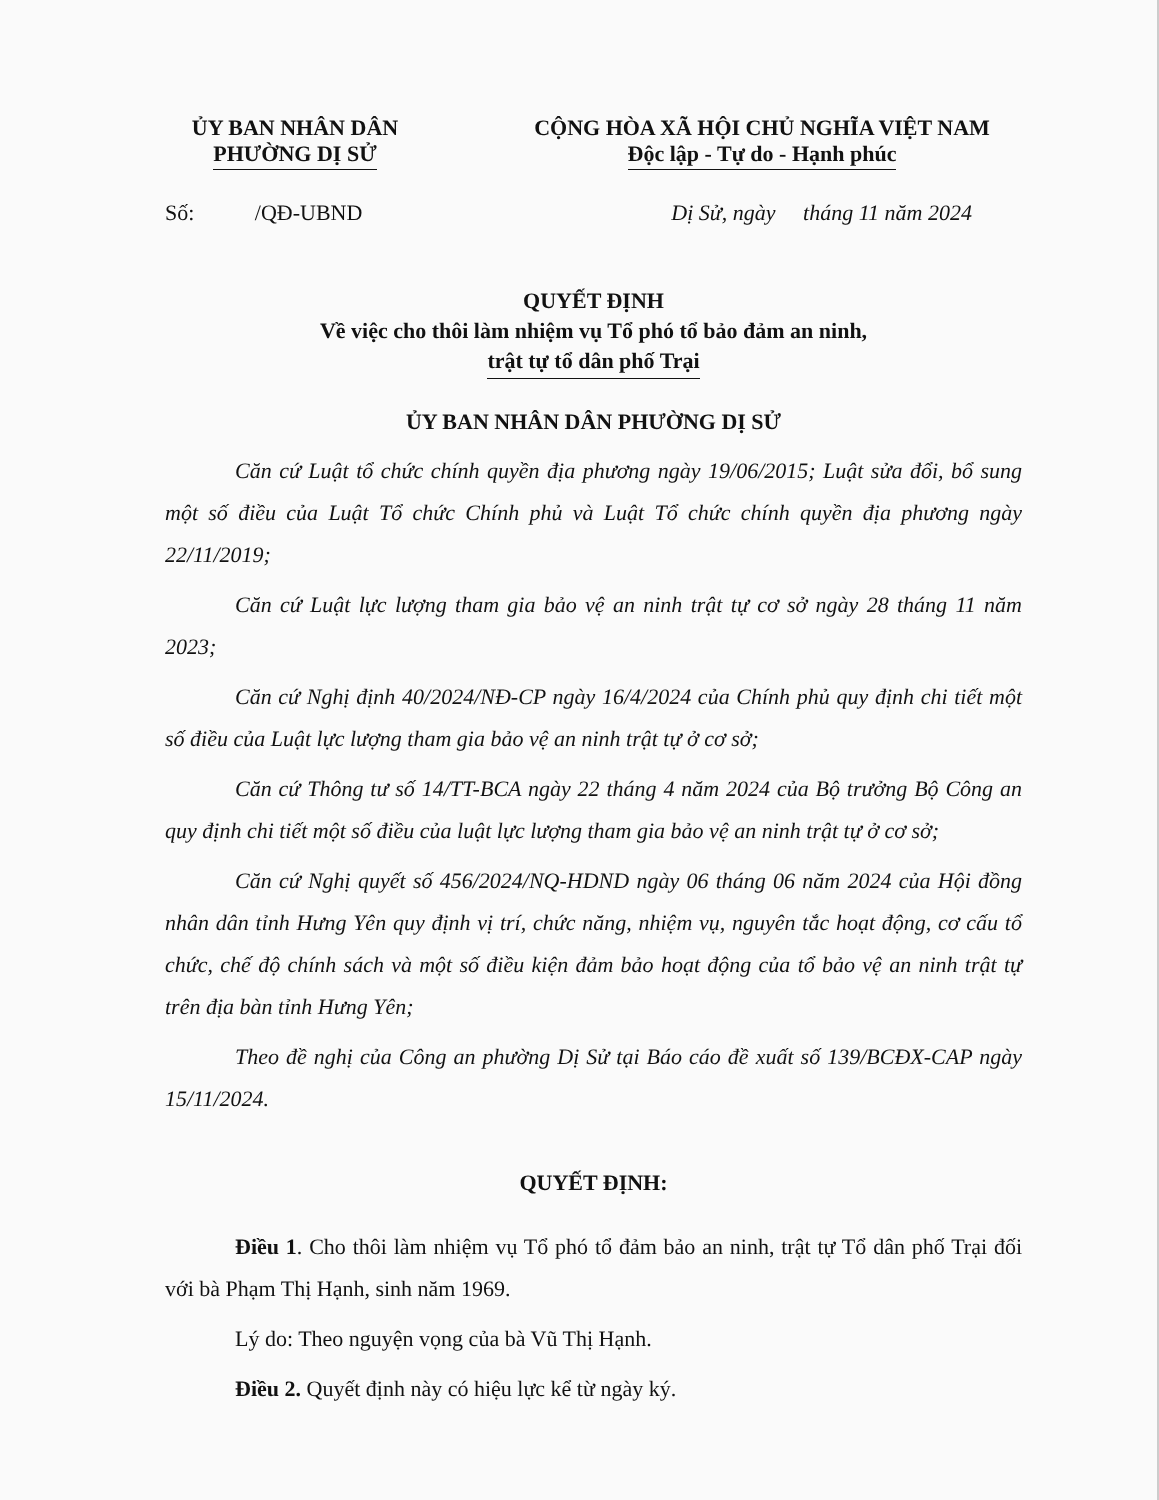ỦY BAN NHÂN DÂN
PHƯỜNG DỊ SỬ
CỘNG HÒA XÃ HỘI CHỦ NGHĨA VIỆT NAM
Độc lập - Tự do - Hạnh phúc
Số: /QĐ-UBND Dị Sử, ngày tháng 11 năm 2024
QUYẾT ĐỊNH
Về việc cho thôi làm nhiệm vụ Tổ phó tổ bảo đảm an ninh,
trật tự tổ dân phố Trại
ỦY BAN NHÂN DÂN PHƯỜNG DỊ SỬ
Căn cứ Luật tổ chức chính quyền địa phương ngày 19/06/2015; Luật sửa đổi, bổ sung một số điều của Luật Tổ chức Chính phủ và Luật Tổ chức chính quyền địa phương ngày 22/11/2019;
Căn cứ Luật lực lượng tham gia bảo vệ an ninh trật tự cơ sở ngày 28 tháng 11 năm 2023;
Căn cứ Nghị định 40/2024/NĐ-CP ngày 16/4/2024 của Chính phủ quy định chi tiết một số điều của Luật lực lượng tham gia bảo vệ an ninh trật tự ở cơ sở;
Căn cứ Thông tư số 14/TT-BCA ngày 22 tháng 4 năm 2024 của Bộ trưởng Bộ Công an quy định chi tiết một số điều của luật lực lượng tham gia bảo vệ an ninh trật tự ở cơ sở;
Căn cứ Nghị quyết số 456/2024/NQ-HDND ngày 06 tháng 06 năm 2024 của Hội đồng nhân dân tỉnh Hưng Yên quy định vị trí, chức năng, nhiệm vụ, nguyên tắc hoạt động, cơ cấu tổ chức, chế độ chính sách và một số điều kiện đảm bảo hoạt động của tổ bảo vệ an ninh trật tự trên địa bàn tỉnh Hưng Yên;
Theo đề nghị của Công an phường Dị Sử tại Báo cáo đề xuất số 139/BCĐX-CAP ngày 15/11/2024.
QUYẾT ĐỊNH:
Điều 1. Cho thôi làm nhiệm vụ Tổ phó tổ đảm bảo an ninh, trật tự Tổ dân phố Trại đối với bà Phạm Thị Hạnh, sinh năm 1969.
Lý do: Theo nguyện vọng của bà Vũ Thị Hạnh.
Điều 2. Quyết định này có hiệu lực kể từ ngày ký.